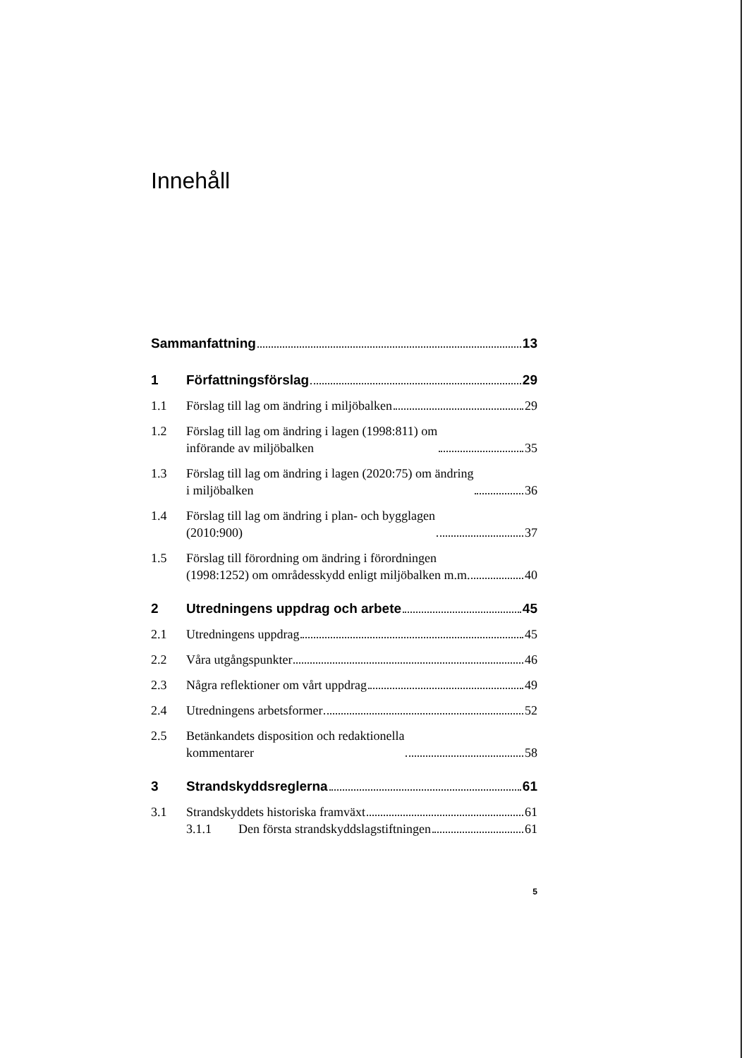Innehåll
Sammanfattning 13
1
Författningsförslag 29
1.1
Förslag till lag om ändring i miljöbalken 29
1.2
Förslag till lag om ändring i lagen (1998:811) om
införande av miljöbalken 35
1.3
Förslag till lag om ändring i lagen (2020:75) om ändring
i miljöbalken 36
1.4
Förslag till lag om ändring i plan- och bygglagen
(2010:900) 37
1.5
Förslag till förordning om ändring i förordningen
(1998:1252) om områdesskydd enligt miljöbalken m.m. 40
2
Utredningens uppdrag och arbete 45
2.1
Utredningens uppdrag 45
2.2
Våra utgångspunkter 46
2.3
Några reflektioner om vårt uppdrag 49
2.4
Utredningens arbetsformer 52
2.5
Betänkandets disposition och redaktionella
kommentarer 58
3
Strandskyddsreglerna 61
3.1
Strandskyddets historiska framväxt 61
3.1.1
Den första strandskyddslagstiftningen 61
5